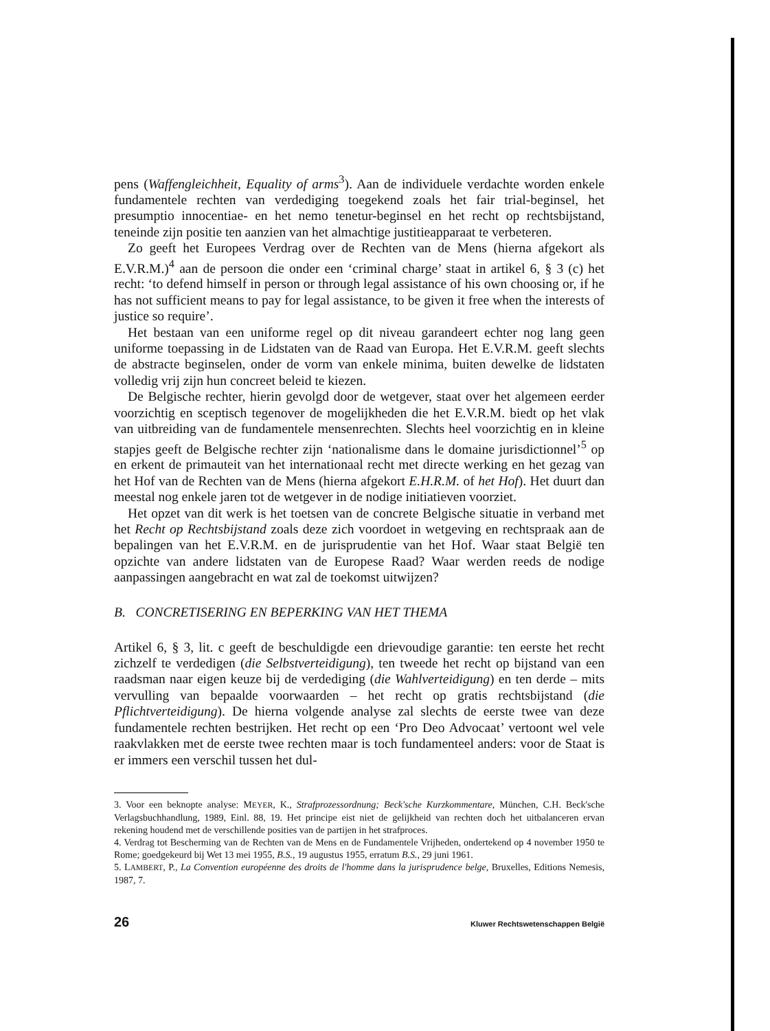pens (Waffengleichheit, Equality of arms<sup>3</sup>). Aan de individuele verdachte worden enkele fundamentele rechten van verdediging toegekend zoals het fair trial-beginsel, het presumptio innocentiae- en het nemo tenetur-beginsel en het recht op rechtsbijstand, teneinde zijn positie ten aanzien van het almachtige justitieapparaat te verbeteren.
Zo geeft het Europees Verdrag over de Rechten van de Mens (hierna afgekort als E.V.R.M.)<sup>4</sup> aan de persoon die onder een ‘criminal charge’ staat in artikel 6, § 3 (c) het recht: ‘to defend himself in person or through legal assistance of his own choosing or, if he has not sufficient means to pay for legal assistance, to be given it free when the interests of justice so require’.
Het bestaan van een uniforme regel op dit niveau garandeert echter nog lang geen uniforme toepassing in de Lidstaten van de Raad van Europa. Het E.V.R.M. geeft slechts de abstracte beginselen, onder de vorm van enkele minima, buiten dewelke de lidstaten volledig vrij zijn hun concreet beleid te kiezen.
De Belgische rechter, hierin gevolgd door de wetgever, staat over het algemeen eerder voorzichtig en sceptisch tegenover de mogelijkheden die het E.V.R.M. biedt op het vlak van uitbreiding van de fundamentele mensenrechten. Slechts heel voorzichtig en in kleine stapjes geeft de Belgische rechter zijn ‘nationalisme dans le domaine jurisdictionnel’<sup>5</sup> op en erkent de primauteit van het internationaal recht met directe werking en het gezag van het Hof van de Rechten van de Mens (hierna afgekort E.H.R.M. of het Hof). Het duurt dan meestal nog enkele jaren tot de wetgever in de nodige initiatieven voorziet.
Het opzet van dit werk is het toetsen van de concrete Belgische situatie in verband met het Recht op Rechtsbijstand zoals deze zich voordoet in wetgeving en rechtspraak aan de bepalingen van het E.V.R.M. en de jurisprudentie van het Hof. Waar staat België ten opzichte van andere lidstaten van de Europese Raad? Waar werden reeds de nodige aanpassingen aangebracht en wat zal de toekomst uitwijzen?
B. CONCRETISERING EN BEPERKING VAN HET THEMA
Artikel 6, § 3, lit. c geeft de beschuldigde een drievoudige garantie: ten eerste het recht zichzelf te verdedigen (die Selbstverteidigung), ten tweede het recht op bijstand van een raadsman naar eigen keuze bij de verdediging (die Wahlverteidigung) en ten derde – mits vervulling van bepaalde voorwaarden – het recht op gratis rechtsbijstand (die Pflichtverteidigung). De hierna volgende analyse zal slechts de eerste twee van deze fundamentele rechten bestrijken. Het recht op een ‘Pro Deo Advocaat’ vertoont wel vele raakvlakken met de eerste twee rechten maar is toch fundamenteel anders: voor de Staat is er immers een verschil tussen het dul-
3. Voor een beknopte analyse: MEYER, K., Strafprozessordnung; Beck'sche Kurzkommentare, München, C.H. Beck'sche Verlagsbuchhandlung, 1989, Einl. 88, 19. Het principe eist niet de gelijkheid van rechten doch het uitbalanceren ervan rekening houdend met de verschillende posities van de partijen in het strafproces.
4. Verdrag tot Bescherming van de Rechten van de Mens en de Fundamentele Vrijheden, ondertekend op 4 november 1950 te Rome; goedgekeurd bij Wet 13 mei 1955, B.S., 19 augustus 1955, erratum B.S., 29 juni 1961.
5. LAMBERT, P., La Convention européenne des droits de l'homme dans la jurisprudence belge, Bruxelles, Editions Nemesis, 1987, 7.
26 Kluwer Rechtswetenschappen België